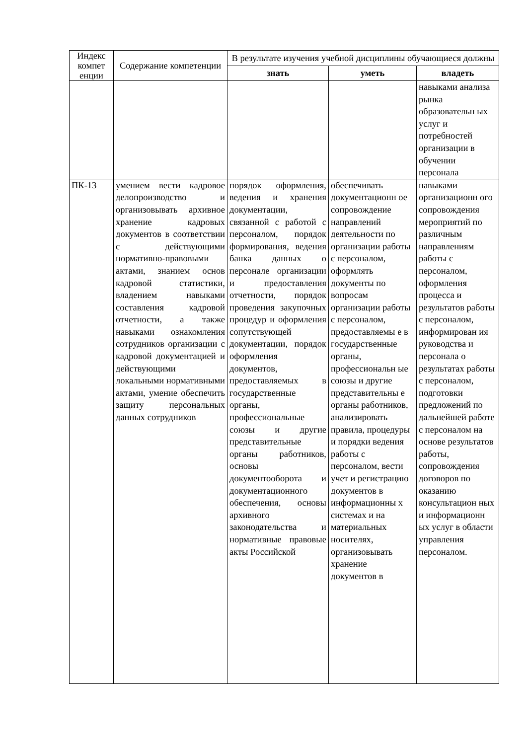| Индекс компет енции | Содержание компетенции | В результате изучения учебной дисциплины обучающиеся должны | | |
| --- | --- | --- | --- | --- |
| | | знать | уметь | владеть |
| | | | | навыками анализа рынка образовательн ых услуг и потребностей организации в обучении персонала |
| ПК-13 | умением вести кадровое делопроизводство и организовывать архивное хранение кадровых документов в соответствии с действующими нормативно-правовыми актами, знанием основ кадровой статистики, владением навыками составления кадровой отчетности, а также навыками ознакомления сотрудников организации с кадровой документацией и действующими локальными нормативными актами, умение обеспечить защиту персональных данных сотрудников | порядок оформления, ведения и хранения документации, связанной с работой с персоналом, порядок формирования, ведения банка данных о персонале организации и предоставления отчетности, порядок проведения закупочных процедур и оформления сопутствующей документации, порядок оформления документов, предоставляемых в государственные органы, профессиональные союзы и другие представительные органы работников, основы документооборота и документационного обеспечения, основы архивного законодательства и нормативные правовые акты Российской | обеспечивать документационн ое сопровождение направлений деятельности по организации работы с персоналом, оформлять документы по вопросам организации работы с персоналом, предоставляемы е в государственные органы, профессиональн ые союзы и другие представительны е органы работников, анализировать правила, процедуры и порядки ведения работы с персоналом, вести учет и регистрацию документов в информационны х системах и на материальных носителях, организовывать хранение документов в | навыками организационн ого сопровождения мероприятий по различным направлениям работы с персоналом, оформления процесса и результатов работы с персоналом, информирован ия руководства и персонала о результатах работы с персоналом, подготовки предложений по дальнейшей работе с персоналом на основе результатов работы, сопровождения договоров по оказанию консультацион ных и информационн ых услуг в области управления персоналом. |